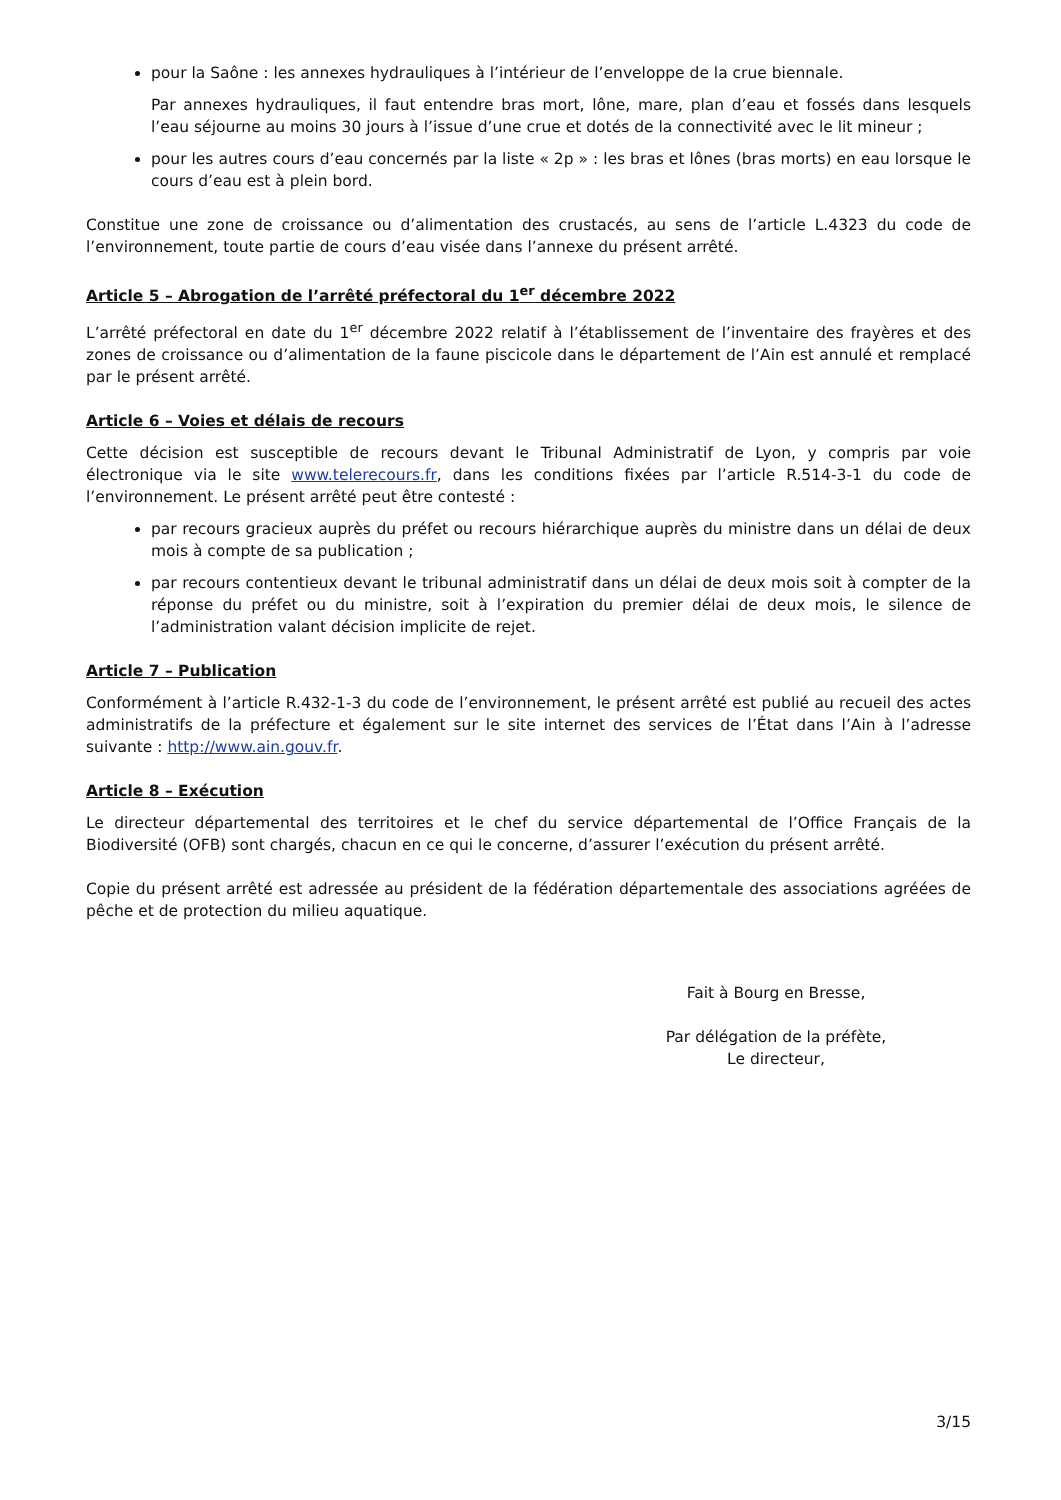pour la Saône : les annexes hydrauliques à l’intérieur de l’enveloppe de la crue biennale.
Par annexes hydrauliques, il faut entendre bras mort, lône, mare, plan d’eau et fossés dans lesquels l’eau séjourne au moins 30 jours à l’issue d’une crue et dotés de la connectivité avec le lit mineur ;
pour les autres cours d’eau concernés par la liste « 2p » : les bras et lônes (bras morts) en eau lorsque le cours d’eau est à plein bord.
Constitue une zone de croissance ou d’alimentation des crustacés, au sens de l’article L.4323 du code de l’environnement, toute partie de cours d’eau visée dans l’annexe du présent arrêté.
Article 5 – Abrogation de l’arrêté préfectoral du 1<sup>er</sup> décembre 2022
L’arrêté préfectoral en date du 1<sup>er</sup> décembre 2022 relatif à l’établissement de l’inventaire des frayères et des zones de croissance ou d’alimentation de la faune piscicole dans le département de l’Ain est annulé et remplacé par le présent arrêté.
Article 6 – Voies et délais de recours
Cette décision est susceptible de recours devant le Tribunal Administratif de Lyon, y compris par voie électronique via le site www.telerecours.fr, dans les conditions fixées par l’article R.514-3-1 du code de l’environnement. Le présent arrêté peut être contesté :
par recours gracieux auprès du préfet ou recours hiérarchique auprès du ministre dans un délai de deux mois à compte de sa publication ;
par recours contentieux devant le tribunal administratif dans un délai de deux mois soit à compter de la réponse du préfet ou du ministre, soit à l’expiration du premier délai de deux mois, le silence de l’administration valant décision implicite de rejet.
Article 7 – Publication
Conformément à l’article R.432-1-3 du code de l’environnement, le présent arrêté est publié au recueil des actes administratifs de la préfecture et également sur le site internet des services de l’État dans l’Ain à l’adresse suivante : http://www.ain.gouv.fr.
Article 8 – Exécution
Le directeur départemental des territoires et le chef du service départemental de l’Office Français de la Biodiversité (OFB) sont chargés, chacun en ce qui le concerne, d’assurer l’exécution du présent arrêté.
Copie du présent arrêté est adressée au président de la fédération départementale des associations agréées de pêche et de protection du milieu aquatique.
Fait à Bourg en Bresse,
Par délégation de la préfète,
Le directeur,
3/15